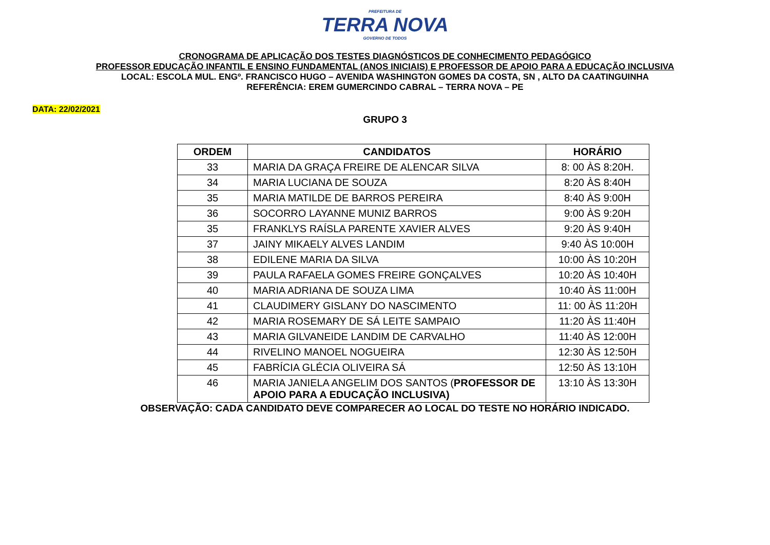PREFEITURA DE TERRA NOVA GOVERNO DE TODOS
CRONOGRAMA DE APLICAÇÃO DOS TESTES DIAGNÓSTICOS DE CONHECIMENTO PEDAGÓGICO
PROFESSOR EDUCAÇÃO INFANTIL E ENSINO FUNDAMENTAL (ANOS INICIAIS) E PROFESSOR DE APOIO PARA A EDUCAÇÃO INCLUSIVA
LOCAL: ESCOLA MUL. ENGº. FRANCISCO HUGO – AVENIDA WASHINGTON GOMES DA COSTA, SN , ALTO DA CAATINGUINHA
REFERÊNCIA: EREM GUMERCINDO CABRAL – TERRA NOVA – PE
DATA: 22/02/2021
GRUPO 3
| ORDEM | CANDIDATOS | HORÁRIO |
| --- | --- | --- |
| 33 | MARIA DA GRAÇA FREIRE DE ALENCAR SILVA | 8: 00 ÀS 8:20H. |
| 34 | MARIA LUCIANA DE SOUZA | 8:20 ÀS 8:40H |
| 35 | MARIA MATILDE DE BARROS PEREIRA | 8:40 ÀS 9:00H |
| 36 | SOCORRO LAYANNE MUNIZ BARROS | 9:00 ÀS 9:20H |
| 35 | FRANKLYS RAÍSLA PARENTE XAVIER ALVES | 9:20 ÀS 9:40H |
| 37 | JAINY MIKAELY ALVES LANDIM | 9:40 ÀS 10:00H |
| 38 | EDILENE MARIA DA SILVA | 10:00 ÀS 10:20H |
| 39 | PAULA RAFAELA GOMES FREIRE GONÇALVES | 10:20 ÀS 10:40H |
| 40 | MARIA ADRIANA DE SOUZA LIMA | 10:40 ÀS 11:00H |
| 41 | CLAUDIMERY GISLANY DO NASCIMENTO | 11: 00 ÀS 11:20H |
| 42 | MARIA ROSEMARY DE SÁ LEITE SAMPAIO | 11:20 ÀS 11:40H |
| 43 | MARIA GILVANEIDE LANDIM DE CARVALHO | 11:40 ÀS 12:00H |
| 44 | RIVELINO MANOEL NOGUEIRA | 12:30 ÀS 12:50H |
| 45 | FABRÍCIA GLÉCIA OLIVEIRA SÁ | 12:50 ÀS 13:10H |
| 46 | MARIA JANIELA ANGELIM DOS SANTOS ( PROFESSOR DE APOIO PARA A EDUCAÇÃO INCLUSIVA) | 13:10 ÀS 13:30H |
OBSERVAÇÃO: CADA CANDIDATO DEVE COMPARECER AO LOCAL DO TESTE NO HORÁRIO INDICADO.